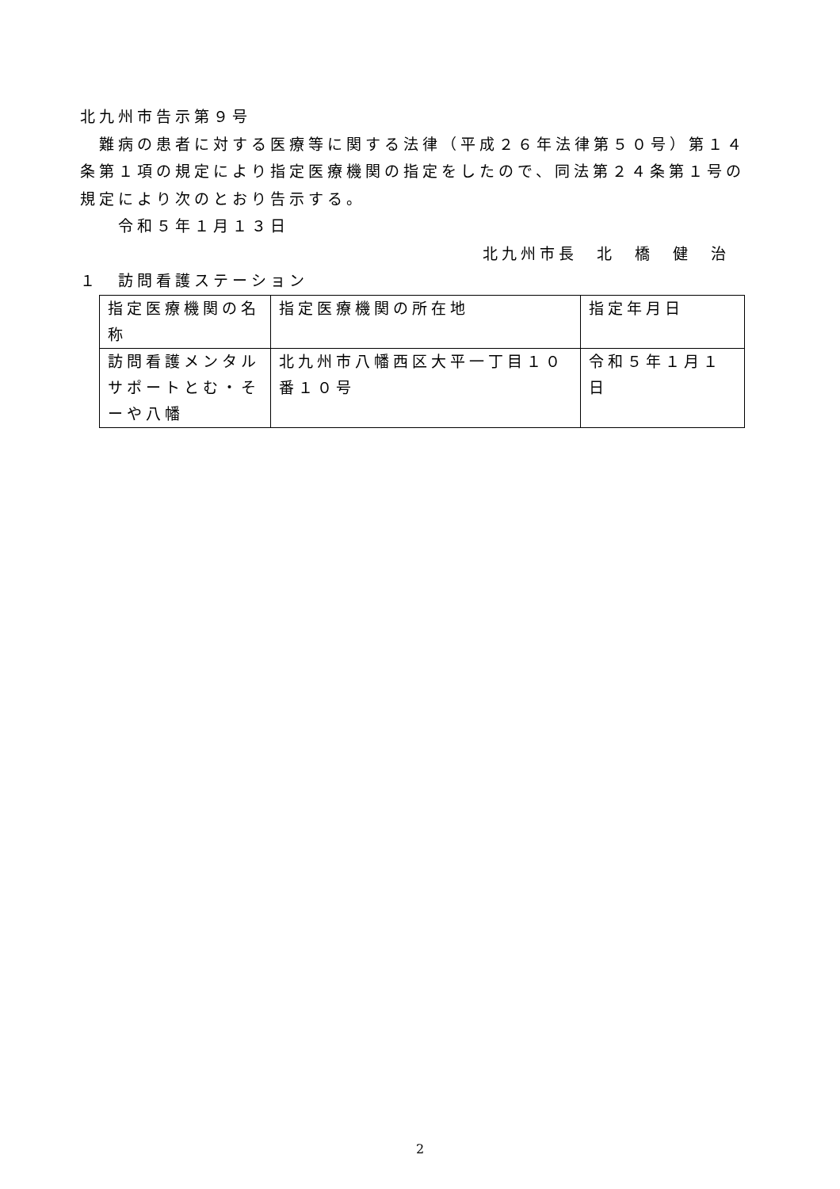北九州市告示第９号
　難病の患者に対する医療等に関する法律（平成２６年法律第５０号）第１４条第１項の規定により指定医療機関の指定をしたので、同法第２４条第１号の規定により次のとおり告示する。
　　令和５年１月１３日
北九州市長　北　橋　健　治
１　訪問看護ステーション
| 指定医療機関の名称 | 指定医療機関の所在地 | 指定年月日 |
| 訪問看護メンタルサポートとむ・そーや八幡 | 北九州市八幡西区大平一丁目１０番１０号 | 令和５年１月１日 |
2